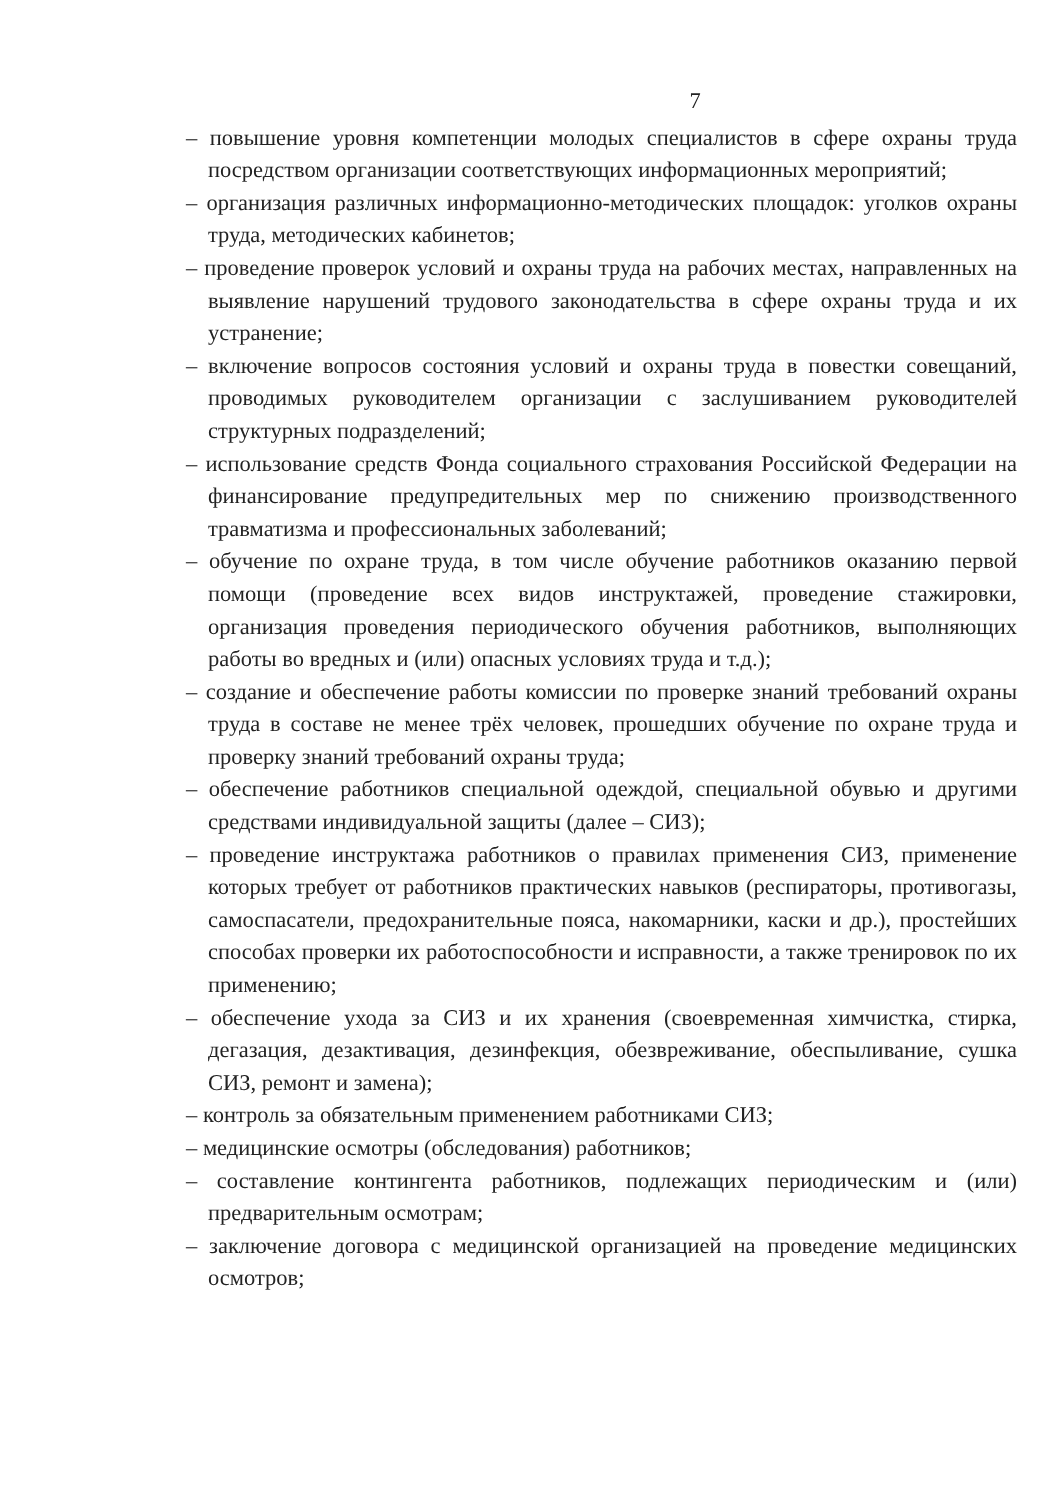7
– повышение уровня компетенции молодых специалистов в сфере охраны труда посредством организации соответствующих информационных мероприятий;
– организация различных информационно-методических площадок: уголков охраны труда, методических кабинетов;
– проведение проверок условий и охраны труда на рабочих местах, направленных на выявление нарушений трудового законодательства в сфере охраны труда и их устранение;
– включение вопросов состояния условий и охраны труда в повестки совещаний, проводимых руководителем организации с заслушиванием руководителей структурных подразделений;
– использование средств Фонда социального страхования Российской Федерации на финансирование предупредительных мер по снижению производственного травматизма и профессиональных заболеваний;
– обучение по охране труда, в том числе обучение работников оказанию первой помощи (проведение всех видов инструктажей, проведение стажировки, организация проведения периодического обучения работников, выполняющих работы во вредных и (или) опасных условиях труда и т.д.);
– создание и обеспечение работы комиссии по проверке знаний требований охраны труда в составе не менее трёх человек, прошедших обучение по охране труда и проверку знаний требований охраны труда;
– обеспечение работников специальной одеждой, специальной обувью и другими средствами индивидуальной защиты (далее – СИЗ);
– проведение инструктажа работников о правилах применения СИЗ, применение которых требует от работников практических навыков (респираторы, противогазы, самоспасатели, предохранительные пояса, накомарники, каски и др.), простейших способах проверки их работоспособности и исправности, а также тренировок по их применению;
– обеспечение ухода за СИЗ и их хранения (своевременная химчистка, стирка, дегазация, дезактивация, дезинфекция, обезвреживание, обеспыливание, сушка СИЗ, ремонт и замена);
– контроль за обязательным применением работниками СИЗ;
– медицинские осмотры (обследования) работников;
– составление контингента работников, подлежащих периодическим и (или) предварительным осмотрам;
– заключение договора с медицинской организацией на проведение медицинских осмотров;